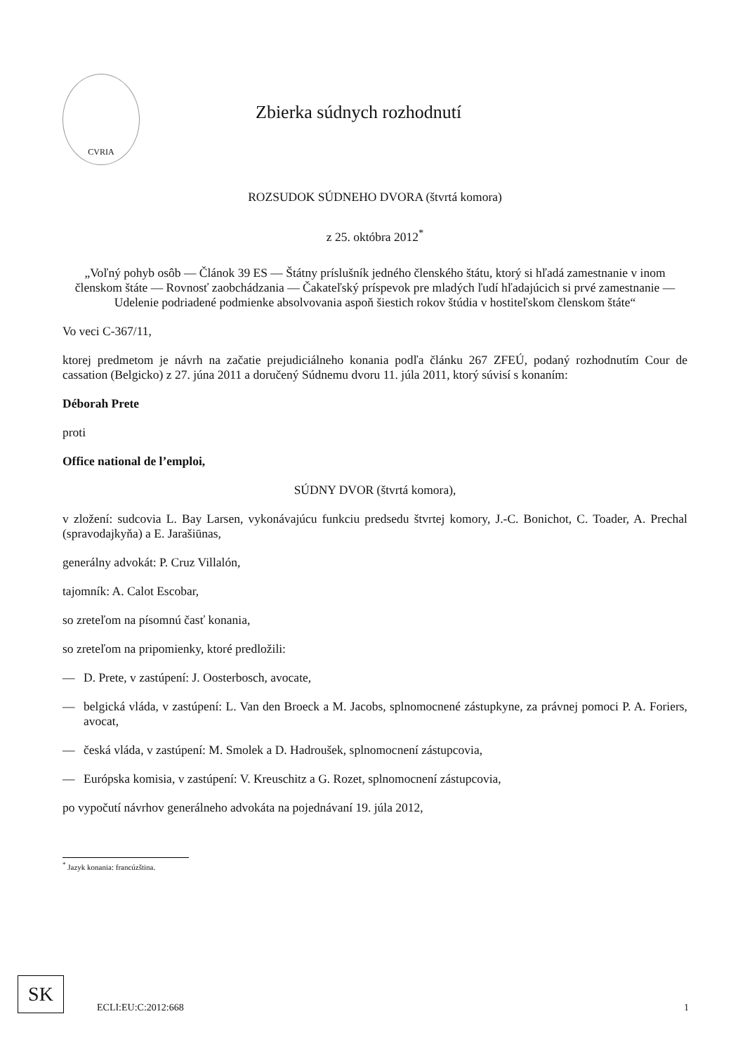CVRIA
Zbierka súdnych rozhodnutí
ROZSUDOK SÚDNEHO DVORA (štvrtá komora)
z 25. októbra 2012<sup>*</sup>
„Voľný pohyb osôb — Článok 39 ES — Štátny príslušník jedného členského štátu, ktorý si hľadá zamestnanie v inom členskom štáte — Rovnosť zaobchádzania — Čakateľský príspevok pre mladých ľudí hľadajúcich si prvé zamestnanie — Udelenie podriadené podmienke absolvovania aspoň šiestich rokov štúdia v hostiteľskom členskom štáte“
Vo veci C-367/11,
ktorej predmetom je návrh na začatie prejudiciálneho konania podľa článku 267 ZFEÚ, podaný rozhodnutím Cour de cassation (Belgicko) z 27. júna 2011 a doručený Súdnemu dvoru 11. júla 2011, ktorý súvisí s konaním:
Déborah Prete
proti
Office national de l’emploi,
SÚDNY DVOR (štvrtá komora),
v zložení: sudcovia L. Bay Larsen, vykonávajúcu funkciu predsedu štvrtej komory, J.-C. Bonichot, C. Toader, A. Prechal (spravodajkyňa) a E. Jarašiūnas,
generálny advokát: P. Cruz Villalón,
tajomník: A. Calot Escobar,
so zreteľom na písomnú časť konania,
so zreteľom na pripomienky, ktoré predložili:
— D. Prete, v zastúpení: J. Oosterbosch, avocate,
— belgická vláda, v zastúpení: L. Van den Broeck a M. Jacobs, splnomocnené zástupkyne, za právnej pomoci P. A. Foriers, avocat,
— česká vláda, v zastúpení: M. Smolek a D. Hadroušek, splnomocnení zástupcovia,
— Európska komisia, v zastúpení: V. Kreuschitz a G. Rozet, splnomocnení zástupcovia,
po vypočutí návrhov generálneho advokáta na pojednávaní 19. júla 2012,
<sup>*</sup> Jazyk konania: francúzština.
SK
ECLI:EU:C:2012:668
1